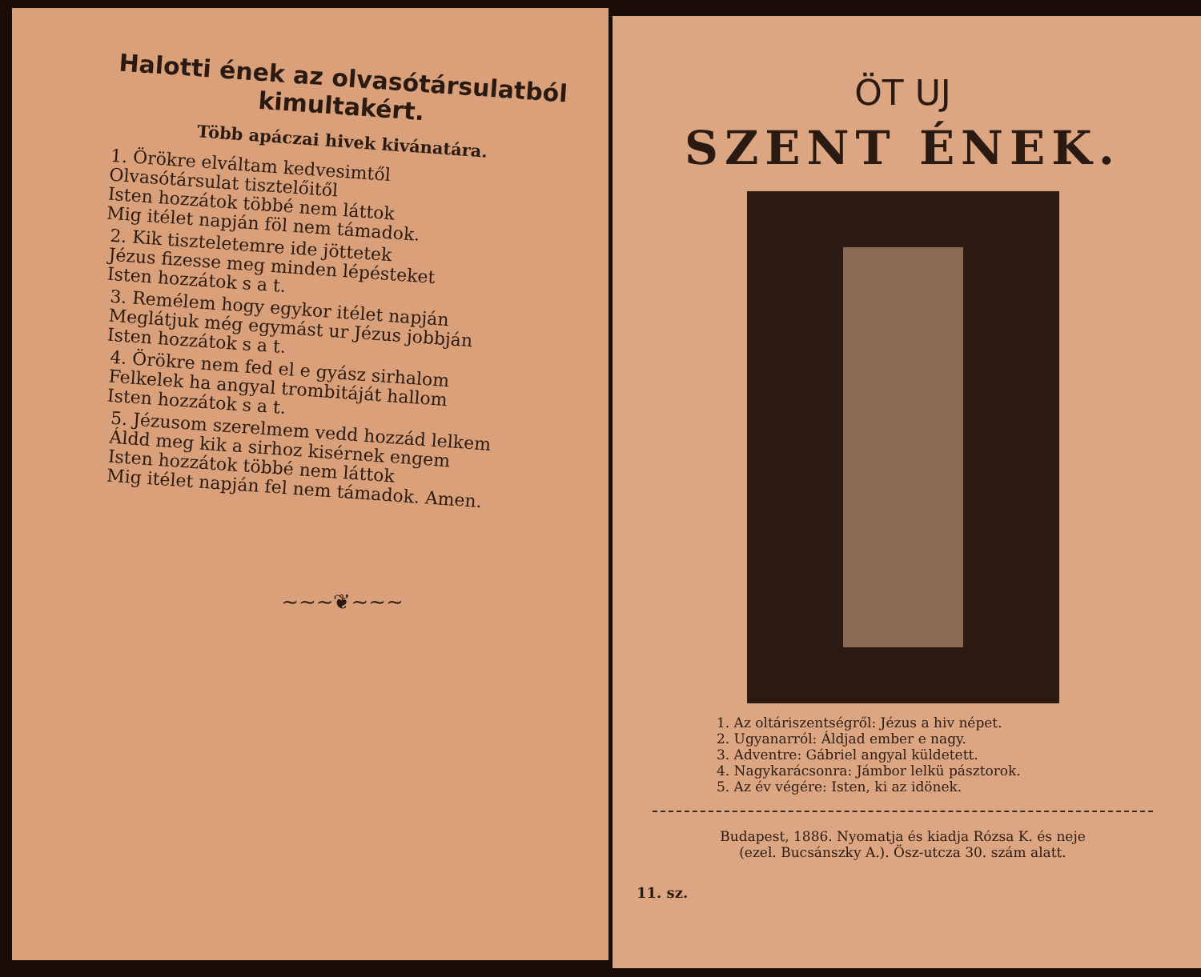Halotti ének az olvasótársulatból kimultakért.
Több apáczai hivek kivánatára.
1. Örökre elváltam kedvesimtől
Olvasótársulat tisztelőitől
Isten hozzátok többé nem láttok
Mig itélet napján föl nem támadok.
2. Kik tiszteletemre ide jöttetek
Jézus fizesse meg minden lépésteket
Isten hozzátok s a t.
3. Remélem hogy egykor itélet napján
Meglátjuk még egymást ur Jézus jobbján
Isten hozzátok s a t.
4. Örökre nem fed el e gyász sirhalom
Felkelek ha angyal trombitáját hallom
Isten hozzátok s a t.
5. Jézusom szerelmem vedd hozzád lelkem
Áldd meg kik a sirhoz kisérnek engem
Isten hozzátok többé nem láttok
Mig itélet napján fel nem támadok. Amen.
~~~❦~~~
ÖT UJ
SZENT ÉNEK.
1. Az oltáriszentségről: Jézus a hiv népet.
2. Ugyanarról: Áldjad ember e nagy.
3. Adventre: Gábriel angyal küldetett.
4. Nagykarácsonra: Jámbor lelkü pásztorok.
5. Az év végére: Isten, ki az idönek.
Budapest, 1886. Nyomatja és kiadja Rózsa K. és neje
(ezel. Bucsánszky A.). Ösz-utcza 30. szám alatt.
11. sz.